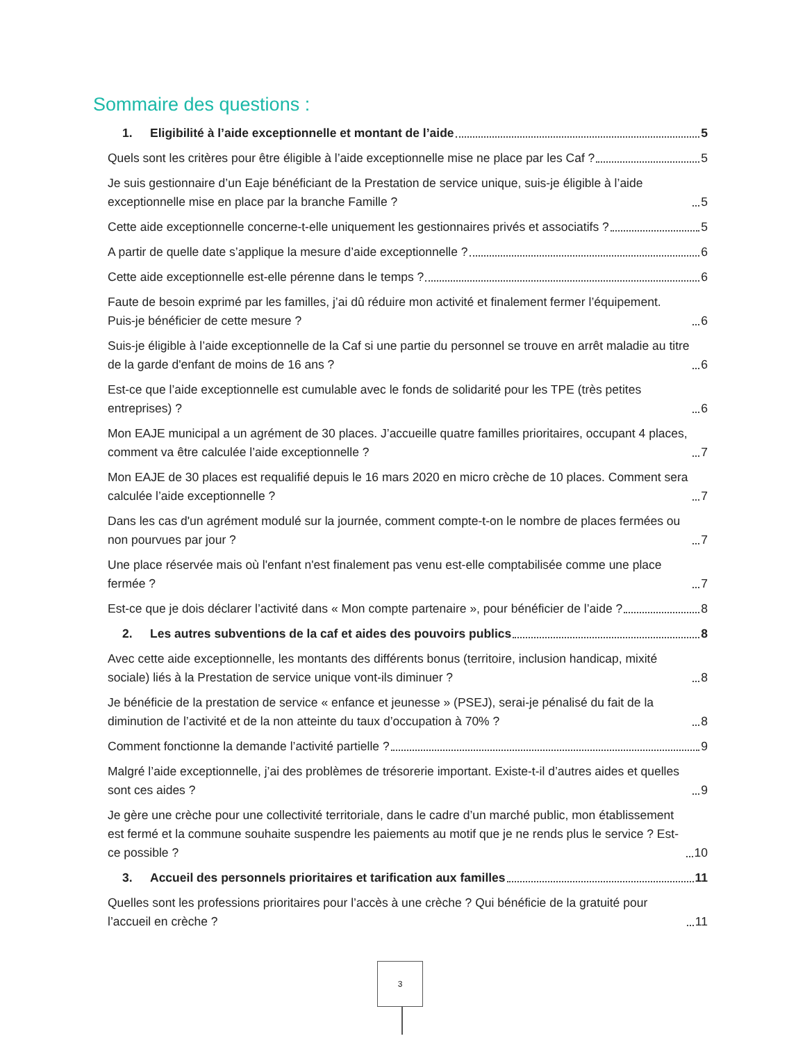Sommaire des questions :
1. Eligibilité à l’aide exceptionnelle et montant de l’aide 5
Quels sont les critères pour être éligible à l’aide exceptionnelle mise ne place par les Caf ? 5
Je suis gestionnaire d’un Eaje bénéficiant de la Prestation de service unique, suis-je éligible à l’aide exceptionnelle mise en place par la branche Famille ? 5
Cette aide exceptionnelle concerne-t-elle uniquement les gestionnaires privés et associatifs ? 5
A partir de quelle date s’applique la mesure d’aide exceptionnelle ? 6
Cette aide exceptionnelle est-elle pérenne dans le temps ? 6
Faute de besoin exprimé par les familles, j’ai dû réduire mon activité et finalement fermer l’équipement. Puis-je bénéficier de cette mesure ? 6
Suis-je éligible à l’aide exceptionnelle de la Caf si une partie du personnel se trouve en arrêt maladie au titre de la garde d'enfant de moins de 16 ans ? 6
Est-ce que l’aide exceptionnelle est cumulable avec le fonds de solidarité pour les TPE (très petites entreprises) ? 6
Mon EAJE municipal a un agrément de 30 places. J’accueille quatre familles prioritaires, occupant 4 places, comment va être calculée l’aide exceptionnelle ? 7
Mon EAJE de 30 places est requalifié depuis le 16 mars 2020 en micro crèche de 10 places. Comment sera calculée l’aide exceptionnelle ? 7
Dans les cas d'un agrément modulé sur la journée, comment compte-t-on le nombre de places fermées ou non pourvues par jour ? 7
Une place réservée mais où l'enfant n'est finalement pas venu est-elle comptabilisée comme une place fermée ? 7
Est-ce que je dois déclarer l’activité dans « Mon compte partenaire », pour bénéficier de l’aide ? 8
2. Les autres subventions de la caf et aides des pouvoirs publics 8
Avec cette aide exceptionnelle, les montants des différents bonus (territoire, inclusion handicap, mixité sociale) liés à la Prestation de service unique vont-ils diminuer ? 8
Je bénéficie de la prestation de service « enfance et jeunesse » (PSEJ), serai-je pénalisé du fait de la diminution de l’activité et de la non atteinte du taux d’occupation à 70% ? 8
Comment fonctionne la demande l’activité partielle ? 9
Malgré l’aide exceptionnelle, j’ai des problèmes de trésorerie important. Existe-t-il d’autres aides et quelles sont ces aides ? 9
Je gère une crèche pour une collectivité territoriale, dans le cadre d’un marché public, mon établissement est fermé et la commune souhaite suspendre les paiements au motif que je ne rends plus le service ? Est-ce possible ? 10
3. Accueil des personnels prioritaires et tarification aux familles 11
Quelles sont les professions prioritaires pour l’accès à une crèche ? Qui bénéficie de la gratuité pour l’accueil en crèche ? 11
3